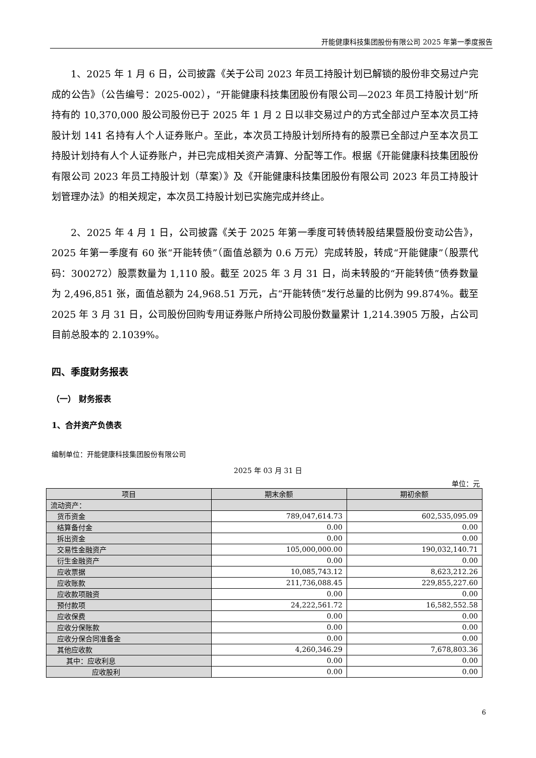开能健康科技集团股份有限公司 2025 年第一季度报告
1、2025 年 1 月 6 日，公司披露《关于公司 2023 年员工持股计划已解锁的股份非交易过户完成的公告》（公告编号：2025-002），“开能健康科技集团股份有限公司—2023 年员工持股计划”所持有的 10,370,000 股公司股份已于 2025 年 1 月 2 日以非交易过户的方式全部过户至本次员工持股计划 141 名持有人个人证券账户。至此，本次员工持股计划所持有的股票已全部过户至本次员工持股计划持有人个人证券账户，并已完成相关资产清算、分配等工作。根据《开能健康科技集团股份有限公司 2023 年员工持股计划（草案）》及《开能健康科技集团股份有限公司 2023 年员工持股计划管理办法》的相关规定，本次员工持股计划已实施完成并终止。
2、2025 年 4 月 1 日，公司披露《关于 2025 年第一季度可转债转股结果暨股份变动公告》，2025 年第一季度有 60 张“开能转债”（面值总额为 0.6 万元）完成转股，转成“开能健康”（股票代码：300272）股票数量为 1,110 股。截至 2025 年 3 月 31 日，尚未转股的“开能转债”债券数量为 2,496,851 张，面值总额为 24,968.51 万元，占“开能转债”发行总量的比例为 99.874%。截至 2025 年 3 月 31 日，公司股份回购专用证券账户所持公司股份数量累计 1,214.3905 万股，占公司目前总股本的 2.1039%。
四、季度财务报表
（一） 财务报表
1、合并资产负债表
编制单位：开能健康科技集团股份有限公司
2025 年 03 月 31 日
单位：元
| 项目 | 期末余额 | 期初余额 |
| --- | --- | --- |
| 流动资产： | | |
| 货币资金 | 789,047,614.73 | 602,535,095.09 |
| 结算备付金 | 0.00 | 0.00 |
| 拆出资金 | 0.00 | 0.00 |
| 交易性金融资产 | 105,000,000.00 | 190,032,140.71 |
| 衍生金融资产 | 0.00 | 0.00 |
| 应收票据 | 10,085,743.12 | 8,623,212.26 |
| 应收账款 | 211,736,088.45 | 229,855,227.60 |
| 应收款项融资 | 0.00 | 0.00 |
| 预付款项 | 24,222,561.72 | 16,582,552.58 |
| 应收保费 | 0.00 | 0.00 |
| 应收分保账款 | 0.00 | 0.00 |
| 应收分保合同准备金 | 0.00 | 0.00 |
| 其他应收款 | 4,260,346.29 | 7,678,803.36 |
| 其中：应收利息 | 0.00 | 0.00 |
| 应收股利 | 0.00 | 0.00 |
6